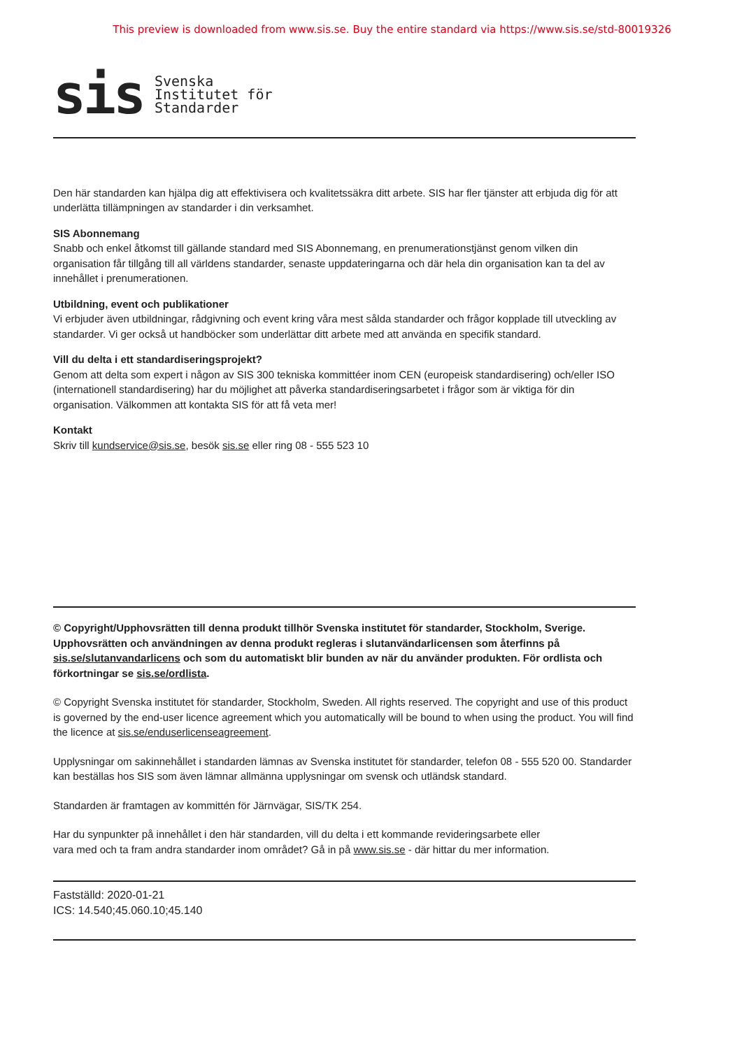This preview is downloaded from www.sis.se. Buy the entire standard via https://www.sis.se/std-80019326
sis
Svenska
Institutet för
Standarder
Den här standarden kan hjälpa dig att effektivisera och kvalitetssäkra ditt arbete. SIS har fler tjänster att erbjuda dig för att underlätta tillämpningen av standarder i din verksamhet.
SIS Abonnemang
Snabb och enkel åtkomst till gällande standard med SIS Abonnemang, en prenumerationstjänst genom vilken din organisation får tillgång till all världens standarder, senaste uppdateringarna och där hela din organisation kan ta del av innehållet i prenumerationen.
Utbildning, event och publikationer
Vi erbjuder även utbildningar, rådgivning och event kring våra mest sålda standarder och frågor kopplade till utveckling av standarder. Vi ger också ut handböcker som underlättar ditt arbete med att använda en specifik standard.
Vill du delta i ett standardiseringsprojekt?
Genom att delta som expert i någon av SIS 300 tekniska kommittéer inom CEN (europeisk standardisering) och/eller ISO (internationell standardisering) har du möjlighet att påverka standardiseringsarbetet i frågor som är viktiga för din organisation. Välkommen att kontakta SIS för att få veta mer!
Kontakt
Skriv till kundservice@sis.se, besök sis.se eller ring 08 - 555 523 10
© Copyright/Upphovsrätten till denna produkt tillhör Svenska institutet för standarder, Stockholm, Sverige. Upphovsrätten och användningen av denna produkt regleras i slutanvändarlicensen som återfinns på sis.se/slutanvandarlicens och som du automatiskt blir bunden av när du använder produkten. För ordlista och förkortningar se sis.se/ordlista.
© Copyright Svenska institutet för standarder, Stockholm, Sweden. All rights reserved. The copyright and use of this product is governed by the end-user licence agreement which you automatically will be bound to when using the product. You will find the licence at sis.se/enduserlicenseagreement.
Upplysningar om sakinnehållet i standarden lämnas av Svenska institutet för standarder, telefon 08 - 555 520 00. Standarder kan beställas hos SIS som även lämnar allmänna upplysningar om svensk och utländsk standard.
Standarden är framtagen av kommittén för Järnvägar, SIS/TK 254.
Har du synpunkter på innehållet i den här standarden, vill du delta i ett kommande revideringsarbete eller
vara med och ta fram andra standarder inom området? Gå in på www.sis.se - där hittar du mer information.
Fastställd: 2020-01-21
ICS: 14.540;45.060.10;45.140